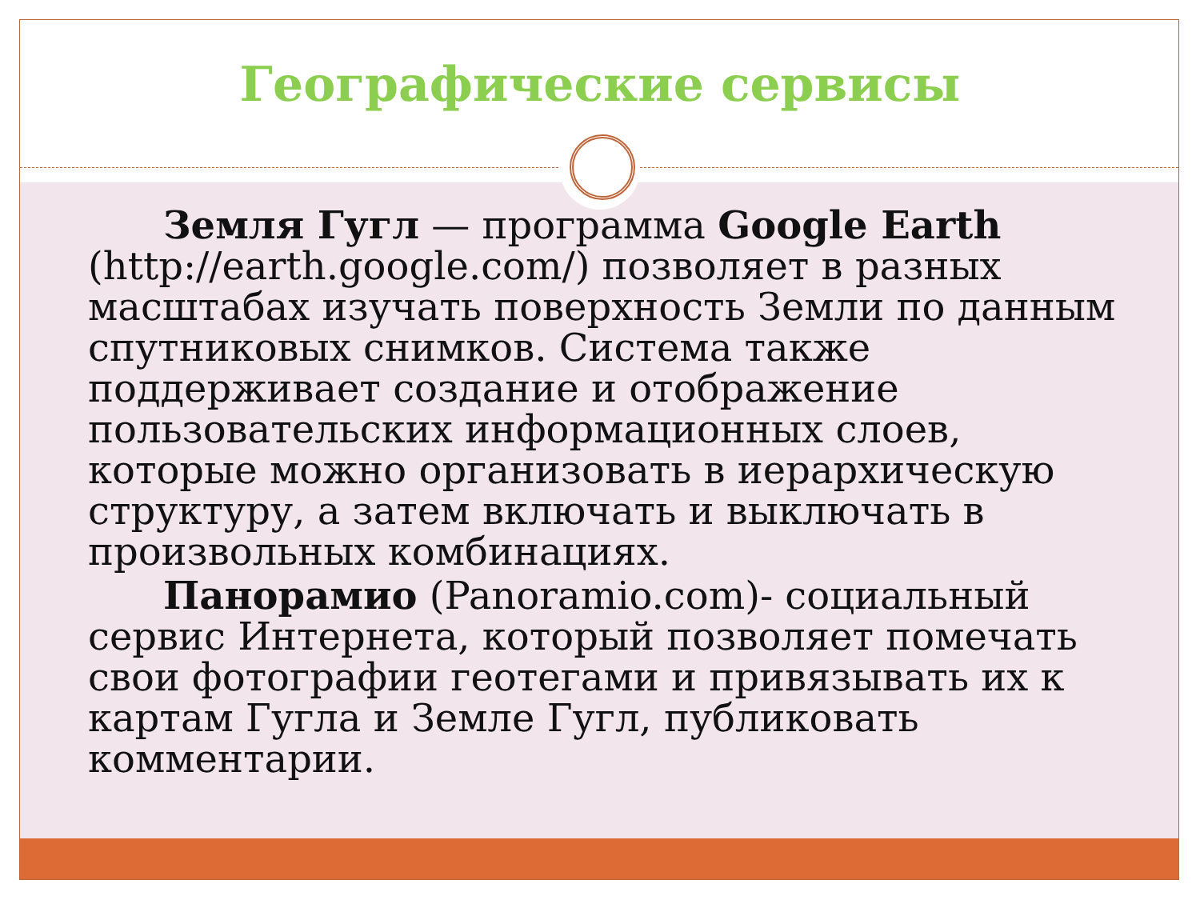Географические сервисы
Земля Гугл — программа Google Earth (http://earth.google.com/) позволяет в разных масштабах изучать поверхность Земли по данным спутниковых снимков. Система также поддерживает создание и отображение пользовательских информационных слоев, которые можно организовать в иерархическую структуру, а затем включать и выключать в произвольных комбинациях.
Панорамио (Panoramio.com)- социальный сервис Интернета, который позволяет помечать свои фотографии геотегами и привязывать их к картам Гугла и Земле Гугл, публиковать комментарии.